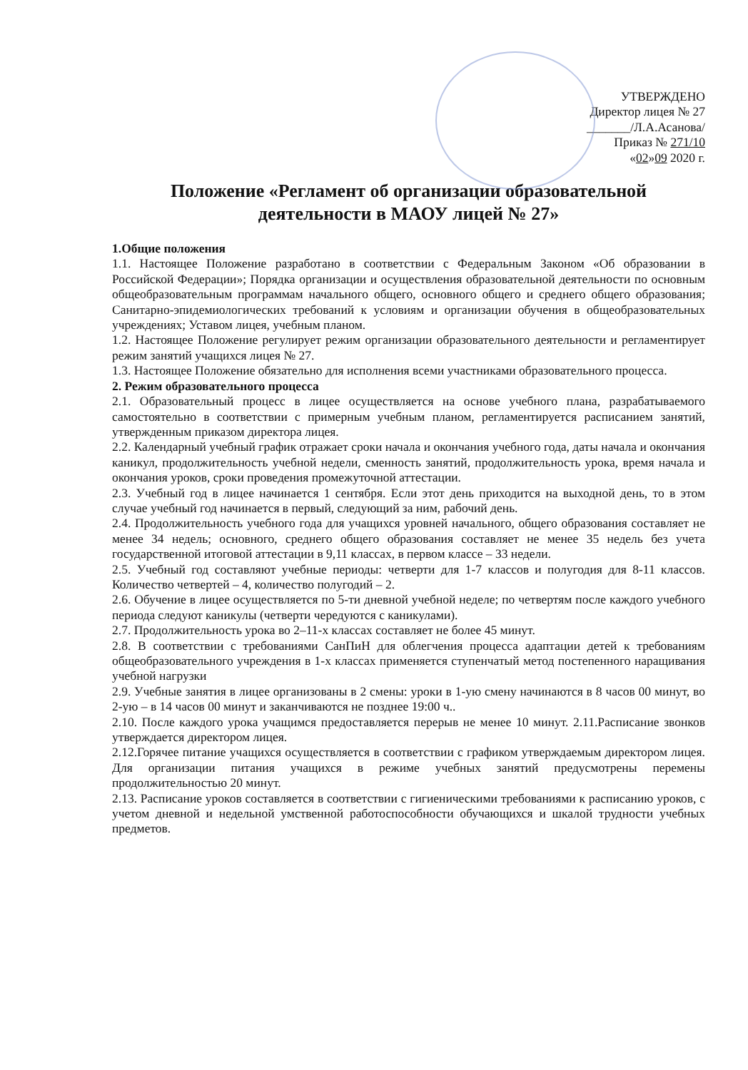УТВЕРЖДЕНО
Директор лицея № 27
_______/Л.А.Асанова/
Приказ № 271/10
«02»09 2020 г.
Положение «Регламент об организации образовательной деятельности в МАОУ лицей № 27»
1.Общие положения
1.1. Настоящее Положение разработано в соответствии с Федеральным Законом «Об образовании в Российской Федерации»; Порядка организации и осуществления образовательной деятельности по основным общеобразовательным программам начального общего, основного общего и среднего общего образования; Санитарно-эпидемиологических требований к условиям и организации обучения в общеобразовательных учреждениях; Уставом лицея, учебным планом.
1.2. Настоящее Положение регулирует режим организации образовательного деятельности и регламентирует режим занятий учащихся лицея № 27.
1.3. Настоящее Положение обязательно для исполнения всеми участниками образовательного процесса.
2. Режим образовательного процесса
2.1. Образовательный процесс в лицее осуществляется на основе учебного плана, разрабатываемого самостоятельно в соответствии с примерным учебным планом, регламентируется расписанием занятий, утвержденным приказом директора лицея.
2.2. Календарный учебный график отражает сроки начала и окончания учебного года, даты начала и окончания каникул, продолжительность учебной недели, сменность занятий, продолжительность урока, время начала и окончания уроков, сроки проведения промежуточной аттестации.
2.3. Учебный год в лицее начинается 1 сентября. Если этот день приходится на выходной день, то в этом случае учебный год начинается в первый, следующий за ним, рабочий день.
2.4. Продолжительность учебного года для учащихся уровней начального, общего образования составляет не менее 34 недель; основного, среднего общего образования составляет не менее 35 недель без учета государственной итоговой аттестации в 9,11 классах, в первом классе – 33 недели.
2.5. Учебный год составляют учебные периоды: четверти для 1-7 классов и полугодия для 8-11 классов. Количество четвертей – 4, количество полугодий – 2.
2.6. Обучение в лицее осуществляется по 5-ти дневной учебной неделе; по четвертям после каждого учебного периода следуют каникулы (четверти чередуются с каникулами).
2.7. Продолжительность урока во 2–11-х классах составляет не более 45 минут.
2.8. В соответствии с требованиями СанПиН для облегчения процесса адаптации детей к требованиям общеобразовательного учреждения в 1-х классах применяется ступенчатый метод постепенного наращивания учебной нагрузки
2.9. Учебные занятия в лицее организованы в 2 смены: уроки в 1-ую смену начинаются в 8 часов 00 минут, во 2-ую – в 14 часов 00 минут и заканчиваются не позднее 19:00 ч..
2.10. После каждого урока учащимся предоставляется перерыв не менее 10 минут. 2.11.Расписание звонков утверждается директором лицея.
2.12.Горячее питание учащихся осуществляется в соответствии с графиком утверждаемым директором лицея. Для организации питания учащихся в режиме учебных занятий предусмотрены перемены продолжительностью 20 минут.
2.13. Расписание уроков составляется в соответствии с гигиеническими требованиями к расписанию уроков, с учетом дневной и недельной умственной работоспособности обучающихся и шкалой трудности учебных предметов.